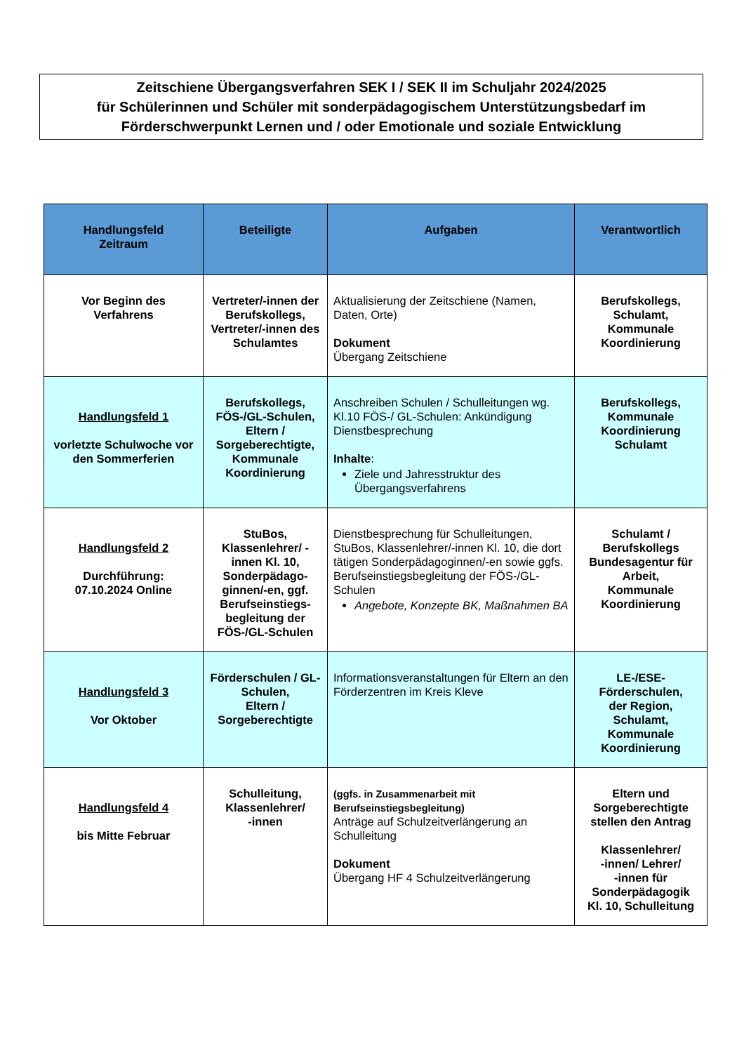Zeitschiene Übergangsverfahren SEK I / SEK II im Schuljahr 2024/2025
für Schülerinnen und Schüler mit sonderpädagogischem Unterstützungsbedarf im
Förderschwerpunkt Lernen und / oder Emotionale und soziale Entwicklung
| Handlungsfeld Zeitraum | Beteiligte | Aufgaben | Verantwortlich |
| --- | --- | --- | --- |
| Vor Beginn des Verfahrens | Vertreter/-innen der Berufskollegs, Vertreter/-innen des Schulamtes | Aktualisierung der Zeitschiene (Namen, Daten, Orte) Dokument Übergang Zeitschiene | Berufskollegs, Schulamt, Kommunale Koordinierung |
| Handlungsfeld 1 vorletzte Schulwoche vor den Sommerferien | Berufskollegs, FÖS-/GL-Schulen, Eltern / Sorgeberechtigte, Kommunale Koordinierung | Anschreiben Schulen / Schulleitungen wg. Kl.10 FÖS-/ GL-Schulen: Ankündigung Dienstbesprechung Inhalte : Ziele und Jahresstruktur des Übergangsverfahrens | Berufskollegs, Kommunale Koordinierung Schulamt |
| Handlungsfeld 2 Durchführung: 07.10.2024 Online | StuBos, Klassenlehrer/ -innen Kl. 10, Sonderpädago-ginnen/-en, ggf. Berufseinstiegs-begleitung der FÖS-/GL-Schulen | Dienstbesprechung für Schulleitungen, StuBos, Klassenlehrer/-innen Kl. 10, die dort tätigen Sonderpädagoginnen/-en sowie ggfs. Berufseinstiegsbegleitung der FÖS-/GL-Schulen Angebote, Konzepte BK, Maßnahmen BA | Schulamt / Berufskollegs Bundesagentur für Arbeit, Kommunale Koordinierung |
| Handlungsfeld 3 Vor Oktober | Förderschulen / GL-Schulen, Eltern / Sorgeberechtigte | Informationsveranstaltungen für Eltern an den Förderzentren im Kreis Kleve | LE-/ESE- Förderschulen, der Region, Schulamt, Kommunale Koordinierung |
| Handlungsfeld 4 bis Mitte Februar | Schulleitung, Klassenlehrer/ -innen | (ggfs. in Zusammenarbeit mit Berufseinstiegsbegleitung) Anträge auf Schulzeitverlängerung an Schulleitung Dokument Übergang HF 4 Schulzeitverlängerung | Eltern und Sorgeberechtigte stellen den Antrag Klassenlehrer/ -innen/ Lehrer/ -innen für Sonderpädagogik Kl. 10, Schulleitung |